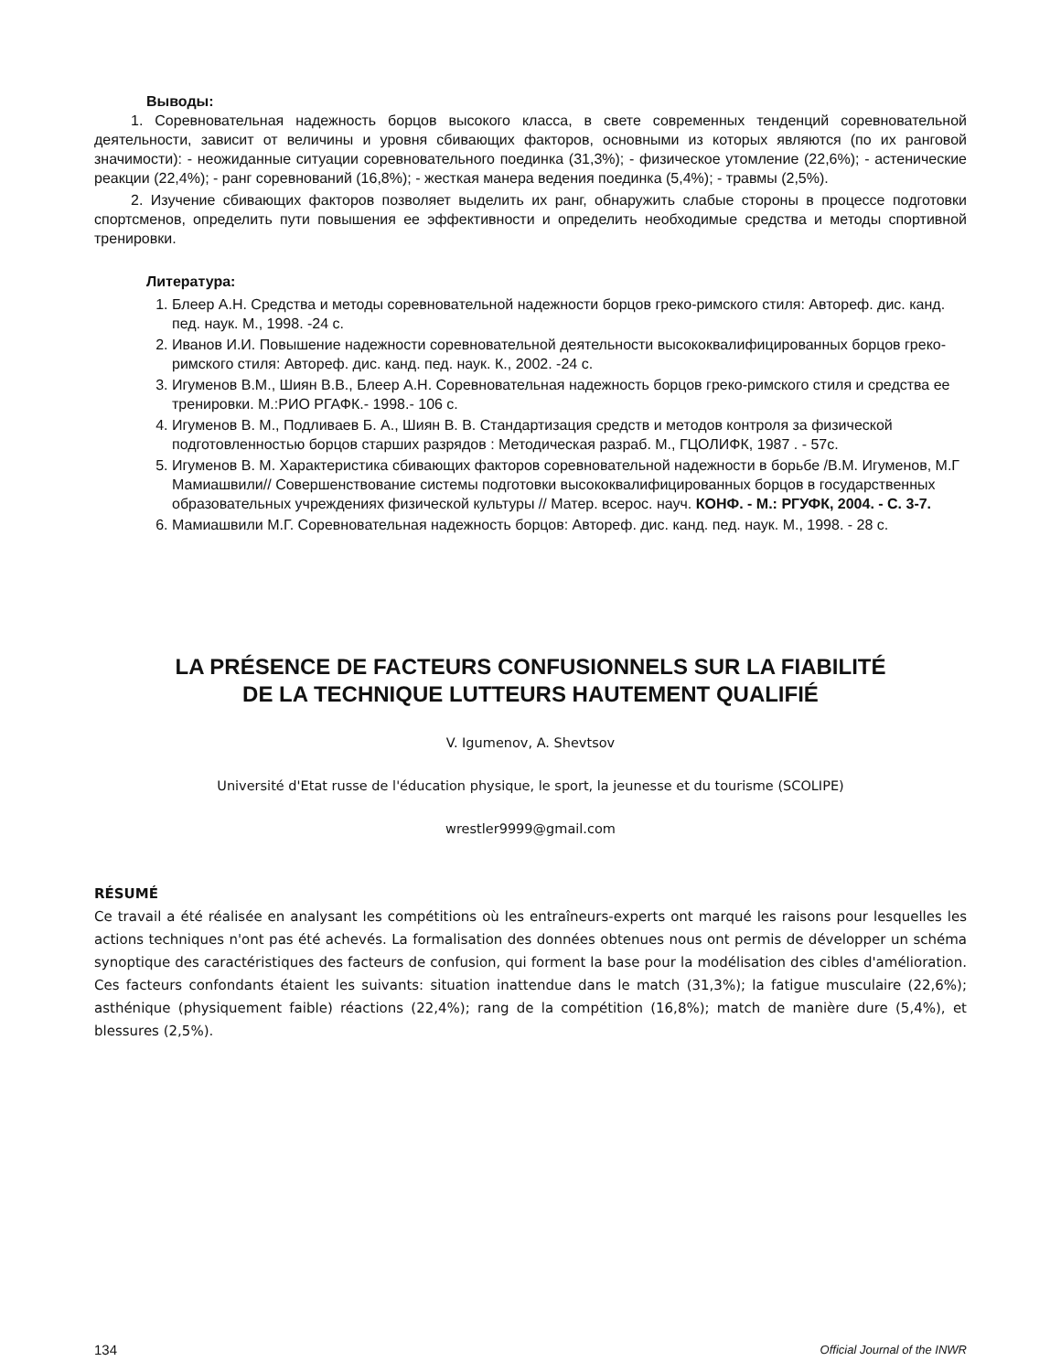Выводы:
1. Соревновательная надежность борцов высокого класса, в свете современных тенденций соревновательной деятельности, зависит от величины и уровня сбивающих факторов, основными из которых являются (по их ранговой значимости): - неожиданные ситуации соревновательного поединка (31,3%); - физическое утомление (22,6%); - астенические реакции (22,4%); - ранг соревнований (16,8%); - жесткая манера ведения поединка (5,4%); - травмы (2,5%).
2. Изучение сбивающих факторов позволяет выделить их ранг, обнаружить слабые стороны в процессе подготовки спортсменов, определить пути повышения ее эффективности и определить необходимые средства и методы спортивной тренировки.
Литература:
1. Блеер А.Н. Средства и методы соревновательной надежности борцов греко-римского стиля: Автореф. дис. канд. пед. наук. М., 1998. -24 с.
2. Иванов И.И. Повышение надежности соревновательной деятельности высококвалифицированных борцов греко-римского стиля: Автореф. дис. канд. пед. наук. К., 2002. -24 с.
3. Игуменов В.М., Шиян В.В., Блеер А.Н. Соревновательная надежность борцов греко-римского стиля и средства ее тренировки. М.:РИО РГАФК.- 1998.- 106 с.
4. Игуменов В. М., Подливаев Б. А., Шиян В. В. Стандартизация средств и методов контроля за физической подготовленностью борцов старших разрядов : Методическая разраб. М., ГЦОЛИФК, 1987 . - 57с.
5. Игуменов В. М. Характеристика сбивающих факторов соревновательной надежности в борьбе /В.М. Игуменов, М.Г Мамиашвили// Совершенствование системы подготовки высококвалифицированных борцов в государственных образовательных учреждениях физической культуры // Матер. всерос. науч. КОНФ. - М.: РГУФК, 2004. - С. 3-7.
6. Мамиашвили М.Г. Соревновательная надежность борцов: Автореф. дис. канд. пед. наук. М., 1998. - 28 с.
LA PRÉSENCE DE FACTEURS CONFUSIONNELS SUR LA FIABILITÉ
DE LA TECHNIQUE LUTTEURS HAUTEMENT QUALIFIÉ
V. Igumenov, A. Shevtsov
Université d'Etat russe de l'éducation physique, le sport, la jeunesse et du tourisme (SCOLIPE)
wrestler9999@gmail.com
RÉSUMÉ
Ce travail a été réalisée en analysant les compétitions où les entraîneurs-experts ont marqué les raisons pour lesquelles les actions techniques n'ont pas été achevés. La formalisation des données obtenues nous ont permis de développer un schéma synoptique des caractéristiques des facteurs de confusion, qui forment la base pour la modélisation des cibles d'amélioration. Ces facteurs confondants étaient les suivants: situation inattendue dans le match (31,3%); la fatigue musculaire (22,6%); asthénique (physiquement faible) réactions (22,4%); rang de la compétition (16,8%); match de manière dure (5,4%), et blessures (2,5%).
134 Official Journal of the INWR